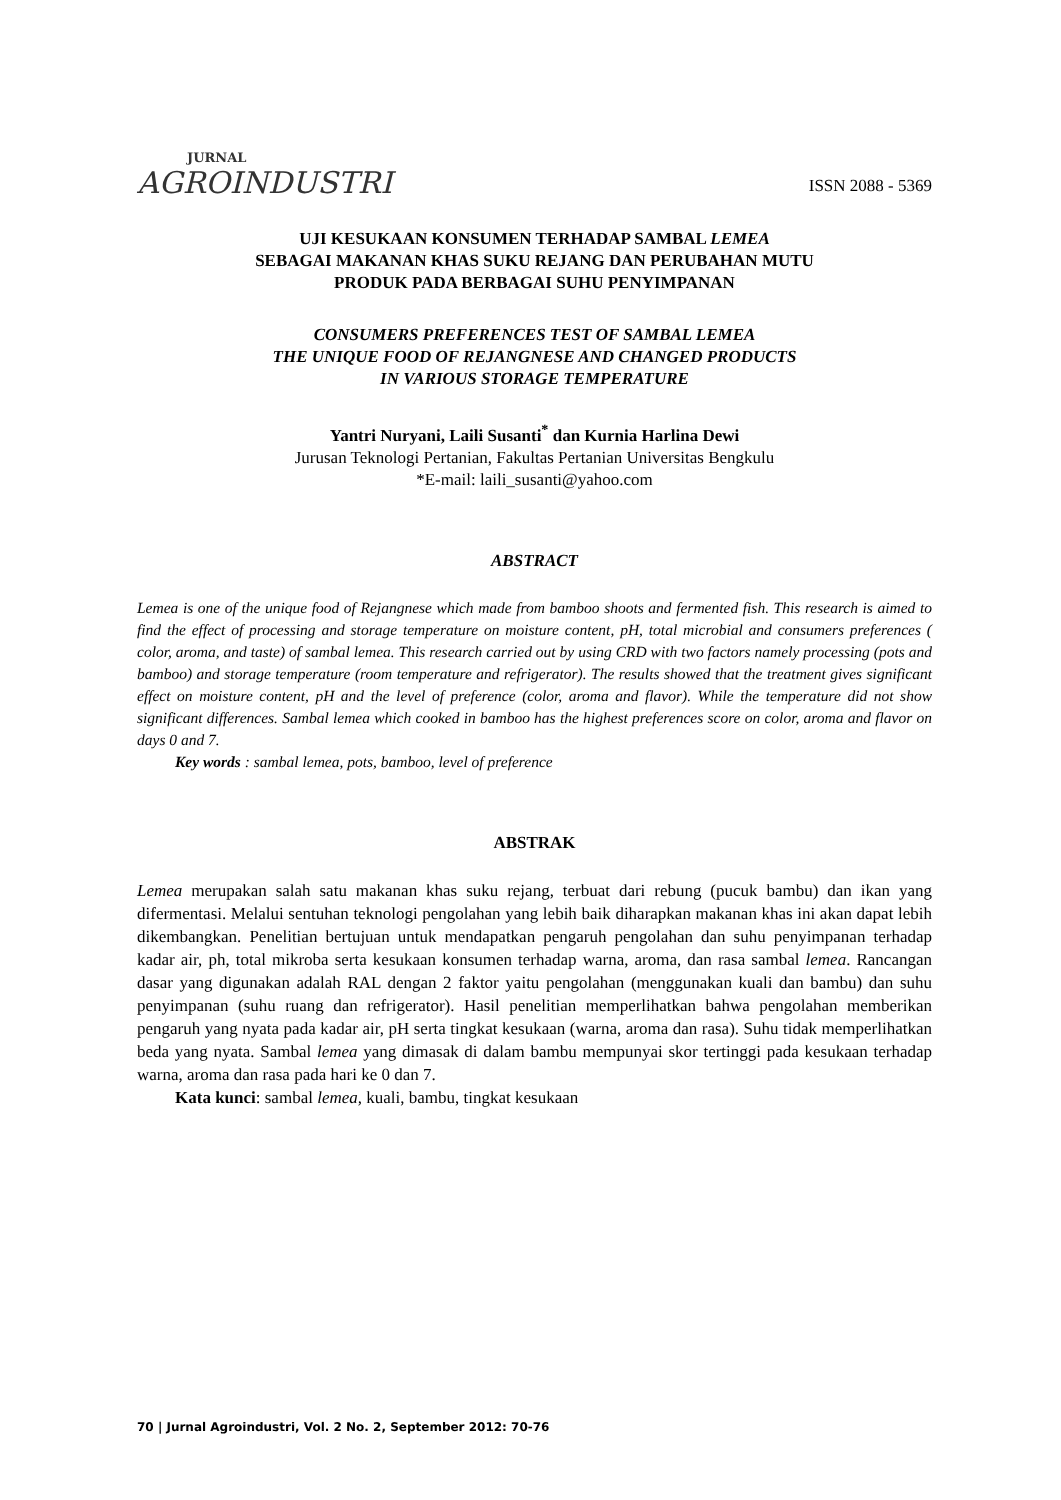JURNAL
AGROINDUSTRI
ISSN 2088 - 5369
UJI KESUKAAN KONSUMEN TERHADAP SAMBAL LEMEA
SEBAGAI MAKANAN KHAS SUKU REJANG DAN PERUBAHAN MUTU
PRODUK PADA BERBAGAI SUHU PENYIMPANAN
CONSUMERS PREFERENCES TEST OF SAMBAL LEMEA
THE UNIQUE FOOD OF REJANGNESE AND CHANGED PRODUCTS
IN VARIOUS STORAGE TEMPERATURE
Yantri Nuryani, Laili Susanti<sup>*</sup> dan Kurnia Harlina Dewi
Jurusan Teknologi Pertanian, Fakultas Pertanian Universitas Bengkulu
*E-mail: laili_susanti@yahoo.com
ABSTRACT
Lemea is one of the unique food of Rejangnese which made from bamboo shoots and fermented fish. This research is aimed to find the effect of processing and storage temperature on moisture content, pH, total microbial and consumers preferences ( color, aroma, and taste) of sambal lemea. This research carried out by using CRD with two factors namely processing (pots and bamboo) and storage temperature (room temperature and refrigerator). The results showed that the treatment gives significant effect on moisture content, pH and the level of preference (color, aroma and flavor). While the temperature did not show significant differences. Sambal lemea which cooked in bamboo has the highest preferences score on color, aroma and flavor on days 0 and 7.
Key words : sambal lemea, pots, bamboo, level of preference
ABSTRAK
Lemea merupakan salah satu makanan khas suku rejang, terbuat dari rebung (pucuk bambu) dan ikan yang difermentasi. Melalui sentuhan teknologi pengolahan yang lebih baik diharapkan makanan khas ini akan dapat lebih dikembangkan. Penelitian bertujuan untuk mendapatkan pengaruh pengolahan dan suhu penyimpanan terhadap kadar air, ph, total mikroba serta kesukaan konsumen terhadap warna, aroma, dan rasa sambal lemea. Rancangan dasar yang digunakan adalah RAL dengan 2 faktor yaitu pengolahan (menggunakan kuali dan bambu) dan suhu penyimpanan (suhu ruang dan refrigerator). Hasil penelitian memperlihatkan bahwa pengolahan memberikan pengaruh yang nyata pada kadar air, pH serta tingkat kesukaan (warna, aroma dan rasa). Suhu tidak memperlihatkan beda yang nyata. Sambal lemea yang dimasak di dalam bambu mempunyai skor tertinggi pada kesukaan terhadap warna, aroma dan rasa pada hari ke 0 dan 7.
Kata kunci: sambal lemea, kuali, bambu, tingkat kesukaan
70 | Jurnal Agroindustri, Vol. 2 No. 2, September 2012: 70-76